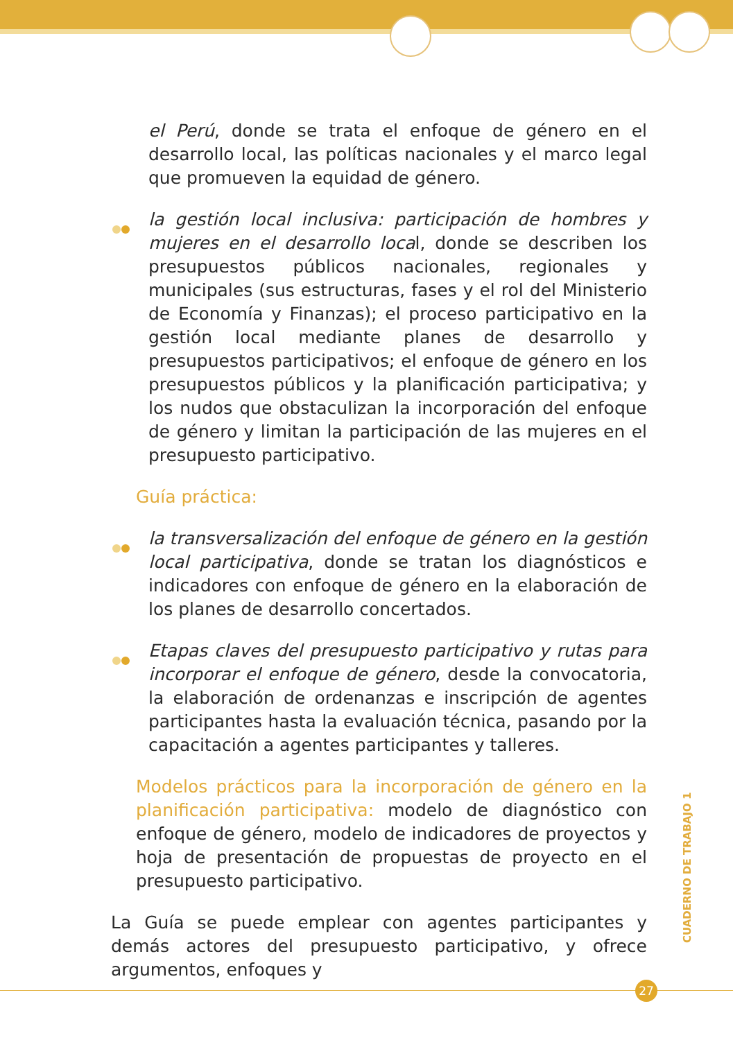el Perú, donde se trata el enfoque de género en el desarrollo local, las políticas nacionales y el marco legal que promueven la equidad de género.
la gestión local inclusiva: participación de hombres y mujeres en el desarrollo local, donde se describen los presupuestos públicos nacionales, regionales y municipales (sus estructuras, fases y el rol del Ministerio de Economía y Finanzas); el proceso participativo en la gestión local mediante planes de desarrollo y presupuestos participativos; el enfoque de género en los presupuestos públicos y la planificación participativa; y los nudos que obstaculizan la incorporación del enfoque de género y limitan la participación de las mujeres en el presupuesto participativo.
Guía práctica:
la transversalización del enfoque de género en la gestión local participativa, donde se tratan los diagnósticos e indicadores con enfoque de género en la elaboración de los planes de desarrollo concertados.
Etapas claves del presupuesto participativo y rutas para incorporar el enfoque de género, desde la convocatoria, la elaboración de ordenanzas e inscripción de agentes participantes hasta la evaluación técnica, pasando por la capacitación a agentes participantes y talleres.
Modelos prácticos para la incorporación de género en la planificación participativa: modelo de diagnóstico con enfoque de género, modelo de indicadores de proyectos y hoja de presentación de propuestas de proyecto en el presupuesto participativo.
La Guía se puede emplear con agentes participantes y demás actores del presupuesto participativo, y ofrece argumentos, enfoques y
CUADERNO DE TRABAJO 1
27